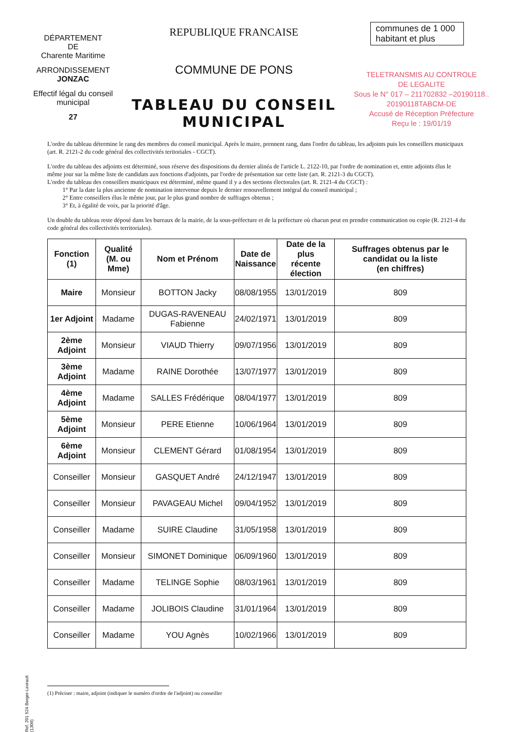DÉPARTEMENT
DE
Charente Maritime
ARRONDISSEMENT
JONZAC
Effectif légal du conseil
municipal
27
REPUBLIQUE FRANCAISE
COMMUNE DE PONS
TABLEAU DU CONSEIL
MUNICIPAL
communes de 1 000 habitant et plus
TELETRANSMIS AU CONTROLE
DE LEGALITE
Sous le N° 017 – 211702832 –20190118.. 20190118TABCM-DE
Accusé de Réception Préfecture
Reçu le : 19/01/19
L'ordre du tableau détermine le rang des membres du conseil municipal. Après le maire, prennent rang, dans l'ordre du tableau, les adjoints puis les conseillers municipaux (art. R. 2121-2 du code général des collectivités teritoriales - CGCT).
L'ordre du tableau des adjoints est déterminé, sous réserve des dispositions du dernier alinéa de l'article L. 2122-10, par l'ordre de nomination et, entre adjoints élus le même jour sur la même liste de candidats aux fonctions d'adjoints, par l'ordre de présentation sur cette liste (art. R. 2121-3 du CGCT).
L'ordre du tableau des conseillers municipaux est déterminé, même quand il y a des sections électorales (art. R. 2121-4 du CGCT) :
1° Par la date la plus ancienne de nomination intervenue depuis le dernier renouvellement intégral du conseil municipal ;
2° Entre conseillers élus le même jour, par le plus grand nombre de suffrages obtenus ;
3° Et, à égalité de voix, par la priorité d'âge.
Un double du tableau reste déposé dans les bureaux de la mairie, de la sous-préfecture et de la préfecture où chacun peut en prendre communication ou copie (R. 2121-4 du code général des collectivités territoriales).
| Fonction (1) | Qualité (M. ou Mme) | Nom et Prénom | Date de Naissance | Date de la plus récente élection | Suffrages obtenus par le candidat ou la liste (en chiffres) |
| --- | --- | --- | --- | --- | --- |
| Maire | Monsieur | BOTTON Jacky | 08/08/1955 | 13/01/2019 | 809 |
| 1er Adjoint | Madame | DUGAS-RAVENEAU Fabienne | 24/02/1971 | 13/01/2019 | 809 |
| 2ème Adjoint | Monsieur | VIAUD Thierry | 09/07/1956 | 13/01/2019 | 809 |
| 3ème Adjoint | Madame | RAINE Dorothée | 13/07/1977 | 13/01/2019 | 809 |
| 4ème Adjoint | Madame | SALLES Frédérique | 08/04/1977 | 13/01/2019 | 809 |
| 5ème Adjoint | Monsieur | PERE Etienne | 10/06/1964 | 13/01/2019 | 809 |
| 6ème Adjoint | Monsieur | CLEMENT Gérard | 01/08/1954 | 13/01/2019 | 809 |
| Conseiller | Monsieur | GASQUET André | 24/12/1947 | 13/01/2019 | 809 |
| Conseiller | Monsieur | PAVAGEAU Michel | 09/04/1952 | 13/01/2019 | 809 |
| Conseiller | Madame | SUIRE Claudine | 31/05/1958 | 13/01/2019 | 809 |
| Conseiller | Monsieur | SIMONET Dominique | 06/09/1960 | 13/01/2019 | 809 |
| Conseiller | Madame | TELINGE Sophie | 08/03/1961 | 13/01/2019 | 809 |
| Conseiller | Madame | JOLIBOIS Claudine | 31/01/1964 | 13/01/2019 | 809 |
| Conseiller | Madame | YOU Agnès | 10/02/1966 | 13/01/2019 | 809 |
Ref. 201 524 Berger-Levrault (1309)
(1) Préciser : maire, adjoint (indiquer le numéro d'ordre de l'adjoint) ou conseiller